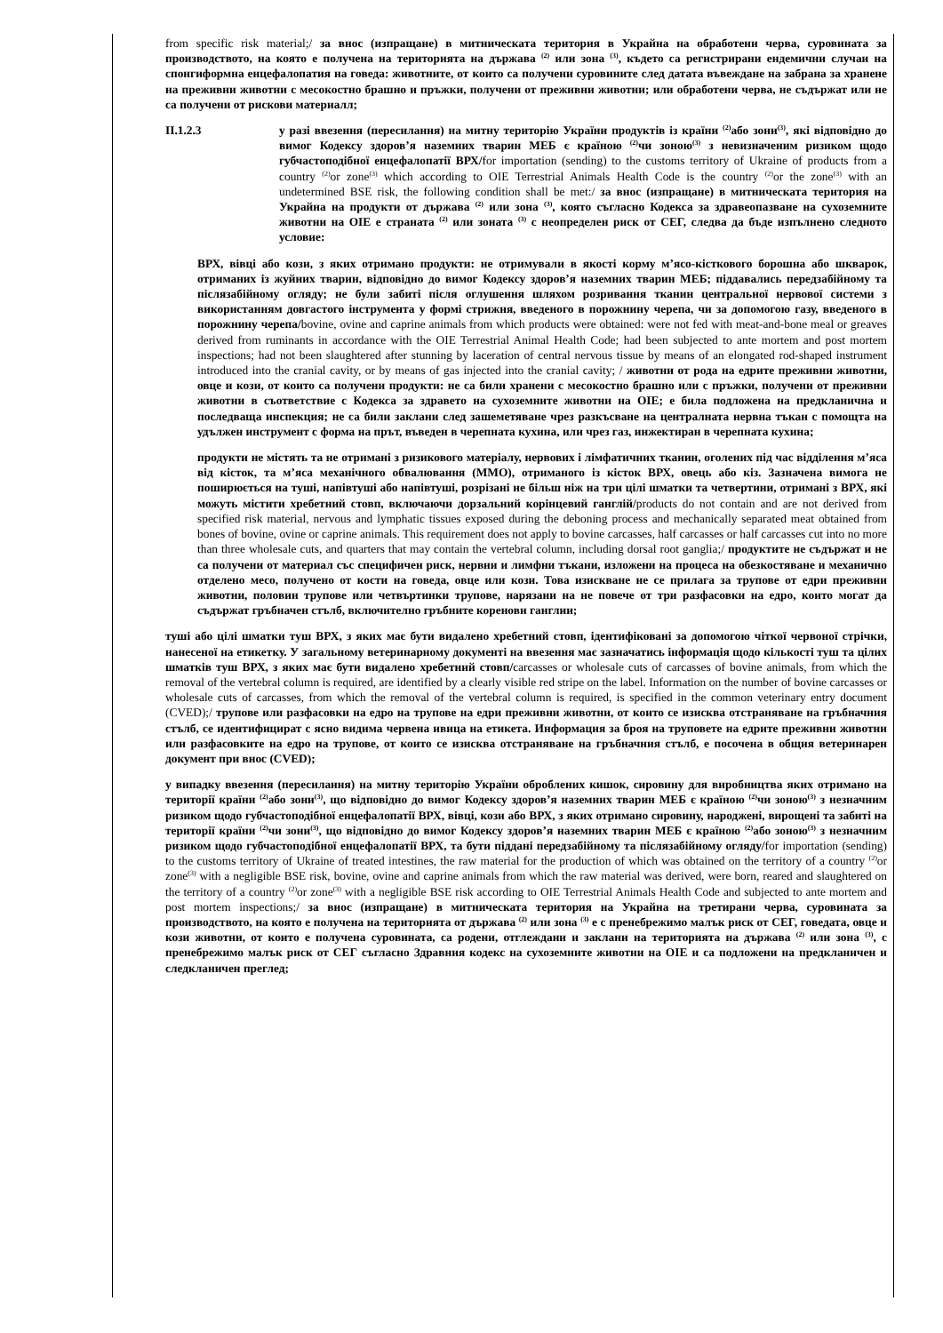from specific risk material;/ за внос (изпращане) в митническата територия в Украйна на обработени черва, суровината за производството, на която е получена на територията на държава <sup>(2)</sup> или зона <sup>(3)</sup>, където са регистрирани ендемични случаи на спонгиформна енцефалопатия на говеда: животните, от които са получени суровините след датата въвеждане на забрана за хранене на преживни животни с месокостно брашно и пръжки, получени от преживни животни; или обработени черва, не съдържат или не са получени от рискови материалл;
II.1.2.3 у разі ввезення (пересилання) на митну територію України продуктів із країни <sup>(2)</sup>або зони<sup>(3)</sup>, які відповідно до вимог Кодексу здоров’я наземних тварин МЕБ є країною <sup>(2)</sup>чи зоною<sup>(3)</sup> з невизначеним ризиком щодо губчастоподібної енцефалопатії ВРХ/for importation (sending) to the customs territory of Ukraine of products from a country <sup>(2)</sup>or zone<sup>(3)</sup> which according to OIE Terrestrial Animals Health Code is the country <sup>(2)</sup>or the zone<sup>(3)</sup> with an undetermined BSE risk, the following condition shall be met:/ за внос (изпращане) в митническата територия на Украйна на продукти от държава <sup>(2)</sup> или зона <sup>(3)</sup>, която съгласно Кодекса за здравеопазване на сухоземните животни на OIE е страната <sup>(2)</sup> или зоната <sup>(3)</sup> с неопределен риск от СЕГ, следва да бъде изпълнено следното условие:
ВРХ, вівці або кози, з яких отримано продукти: не отримували в якості корму м’ясо-кісткового борошна або шкварок, отриманих із жуйних тварин, відповідно до вимог Кодексу здоров’я наземних тварин МЕБ; піддавались передзабійному та післязабійному огляду; не були забиті після оглушення шляхом розривання тканин центральної нервової системи з використанням довгастого інструмента у формі стрижня, введеного в порожнину черепа, чи за допомогою газу, введеного в порожнину черепа/bovine, ovine and caprine animals from which products were obtained: were not fed with meat-and-bone meal or greaves derived from ruminants in accordance with the OIE Terrestrial Animal Health Code; had been subjected to ante mortem and post mortem inspections; had not been slaughtered after stunning by laceration of central nervous tissue by means of an elongated rod-shaped instrument introduced into the cranial cavity, or by means of gas injected into the cranial cavity; / животни от рода на едрите преживни животни, овце и кози, от които са получени продукти: не са били хранени с месокостно брашно или с пръжки, получени от преживни животни в съответствие с Кодекса за здравето на сухоземните животни на OIE; е била подложена на предкланична и последваща инспекция; не са били заклани след зашеметяване чрез разкъсване на централната нервна тъкан с помощта на удължен инструмент с форма на прът, въведен в черепната кухина, или чрез газ, инжектиран в черепната кухина;
продукти не містять та не отримані з ризикового матеріалу, нервових і лімфатичних тканин, оголених під час відділення м’яса від кісток, та м’яса механічного обвалювання (ММО), отриманого із кісток ВРХ, овець або кіз. Зазначена вимога не поширюється на туші, напівтуші або напівтуші, розрізані не більш ніж на три цілі шматки та четвертини, отримані з ВРХ, які можуть містити хребетний стовп, включаючи дорзальний корінцевий ганглій/products do not contain and are not derived from specified risk material, nervous and lymphatic tissues exposed during the deboning process and mechanically separated meat obtained from bones of bovine, ovine or caprine animals. This requirement does not apply to bovine carcasses, half carcasses or half carcasses cut into no more than three wholesale cuts, and quarters that may contain the vertebral column, including dorsal root ganglia;/ продуктите не съдържат и не са получени от материал със специфичен риск, нервни и лимфни тъкани, изложени на процеса на обезкостяване и механично отделено месо, получено от кости на говеда, овце или кози. Това изискване не се прилага за трупове от едри преживни животни, половин трупове или четвъртинки трупове, нарязани на не повече от три разфасовки на едро, които могат да съдържат гръбначен стълб, включително гръбните коренови ганглии;
туші або цілі шматки туш ВРХ, з яких має бути видалено хребетний стовп, ідентифіковані за допомогою чіткої червоної стрічки, нанесеної на етикетку. У загальному ветеринарному документі на ввезення має зазначатись інформація щодо кількості туш та цілих шматків туш ВРХ, з яких має бути видалено хребетний стовп/carcasses or wholesale cuts of carcasses of bovine animals, from which the removal of the vertebral column is required, are identified by a clearly visible red stripe on the label. Information on the number of bovine carcasses or wholesale cuts of carcasses, from which the removal of the vertebral column is required, is specified in the common veterinary entry document (CVED);/ трупове или разфасовки на едро на трупове на едри преживни животни, от които се изисква отстраняване на гръбначния стълб, се идентифицират с ясно видима червена ивица на етикета. Информация за броя на труповете на едрите преживни животни или разфасовките на едро на трупове, от които се изисква отстраняване на гръбначния стълб, е посочена в общия ветеринарен документ при внос (CVED);
у випадку ввезення (пересилання) на митну територію України оброблених кишок, сировину для виробництва яких отримано на території країни <sup>(2)</sup>або зони<sup>(3)</sup>, що відповідно до вимог Кодексу здоров’я наземних тварин МЕБ є країною <sup>(2)</sup>чи зоною<sup>(3)</sup> з незначним ризиком щодо губчастоподібної енцефалопатії ВРХ, вівці, кози або ВРХ, з яких отримано сировину, народжені, вирощені та забиті на території країни <sup>(2)</sup>чи зони<sup>(3)</sup>, що відповідно до вимог Кодексу здоров’я наземних тварин МЕБ є країною <sup>(2)</sup>або зоною<sup>(3)</sup> з незначним ризиком щодо губчастоподібної енцефалопатії ВРХ, та бути піддані передзабійному та післязабійному огляду/for importation (sending) to the customs territory of Ukraine of treated intestines, the raw material for the production of which was obtained on the territory of a country <sup>(2)</sup>or zone<sup>(3)</sup> with a negligible BSE risk, bovine, ovine and caprine animals from which the raw material was derived, were born, reared and slaughtered on the territory of a country <sup>(2)</sup>or zone<sup>(3)</sup> with a negligible BSE risk according to OIE Terrestrial Animals Health Code and subjected to ante mortem and post mortem inspections;/ за внос (изпращане) в митническата територия на Украйна на третирани черва, суровината за производството, на която е получена на територията от държава <sup>(2)</sup> или зона <sup>(3)</sup> е с пренебрежимо малък риск от СЕГ, говедата, овце и кози животни, от които е получена суровината, са родени, отглеждани и заклани на територията на държава <sup>(2)</sup> или зона <sup>(3)</sup>, с пренебрежимо малък риск от СЕГ съгласно Здравния кодекс на сухоземните животни на OIE и са подложени на предкланичен и следкланичен преглед;